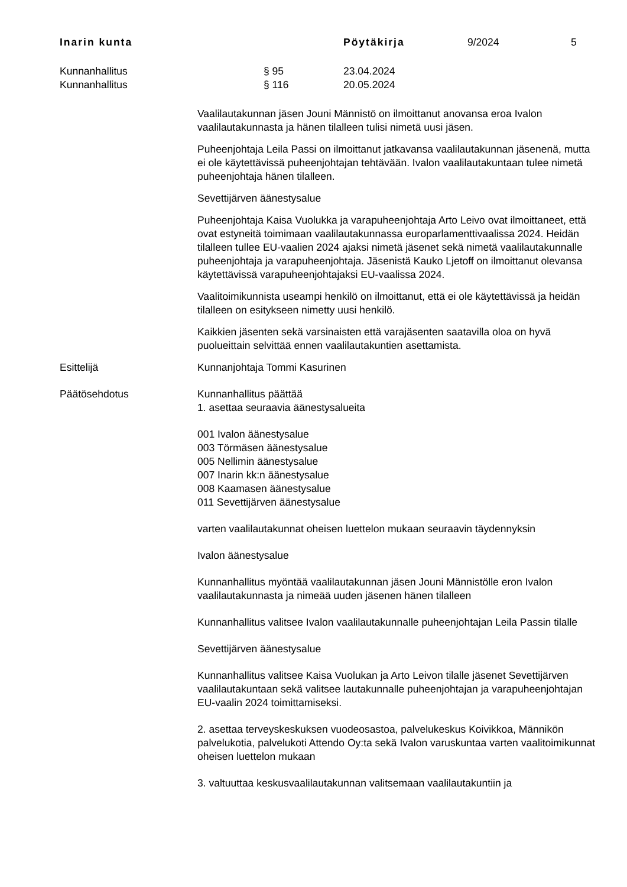Inarin kunta Pöytäkirja 9/2024 5
Kunnanhallitus § 95 23.04.2024
Kunnanhallitus § 116 20.05.2024
Vaalilautakunnan jäsen Jouni Männistö on ilmoittanut anovansa eroa Ivalon vaalilautakunnasta ja hänen tilalleen tulisi nimetä uusi jäsen.
Puheenjohtaja Leila Passi on ilmoittanut jatkavansa vaalilautakunnan jäsenenä, mutta ei ole käytettävissä puheenjohtajan tehtävään. Ivalon vaalilautakuntaan tulee nimetä puheenjohtaja hänen tilalleen.
Sevettijärven äänestysalue
Puheenjohtaja Kaisa Vuolukka ja varapuheenjohtaja Arto Leivo ovat ilmoittaneet, että ovat estyneitä toimimaan vaalilautakunnassa europarlamenttivaalissa 2024. Heidän tilalleen tullee EU-vaalien 2024 ajaksi nimetä jäsenet sekä nimetä vaalilautakunnalle puheenjohtaja ja varapuheenjohtaja. Jäsenistä Kauko Ljetoff on ilmoittanut olevansa käytettävissä varapuheenjohtajaksi EU-vaalissa 2024.
Vaalitoimikunnista useampi henkilö on ilmoittanut, että ei ole käytettävissä ja heidän tilalleen on esitykseen nimetty uusi henkilö.
Kaikkien jäsenten sekä varsinaisten että varajäsenten saatavilla oloa on hyvä puolueittain selvittää ennen vaalilautakuntien asettamista.
Esittelijä Kunnanjohtaja Tommi Kasurinen
Päätösehdotus Kunnanhallitus päättää
1. asettaa seuraavia äänestysalueita
001 Ivalon äänestysalue
003 Törmäsen äänestysalue
005 Nellimin äänestysalue
007 Inarin kk:n äänestysalue
008 Kaamasen äänestysalue
011 Sevettijärven äänestysalue
varten vaalilautakunnat oheisen luettelon mukaan seuraavin täydennyksin
Ivalon äänestysalue
Kunnanhallitus myöntää vaalilautakunnan jäsen Jouni Männistölle eron Ivalon vaalilautakunnasta ja nimeää uuden jäsenen hänen tilalleen
Kunnanhallitus valitsee Ivalon vaalilautakunnalle puheenjohtajan Leila Passin tilalle
Sevettijärven äänestysalue
Kunnanhallitus valitsee Kaisa Vuolukan ja Arto Leivon tilalle jäsenet Sevettijärven vaalilautakuntaan sekä valitsee lautakunnalle puheenjohtajan ja varapuheenjohtajan EU-vaalin 2024 toimittamiseksi.
2. asettaa terveyskeskuksen vuodeosastoa, palvelukeskus Koivikkoa, Männikön palvelukotia, palvelukoti Attendo Oy:ta sekä Ivalon varuskuntaa varten vaalitoimikunnat oheisen luettelon mukaan
3. valtuuttaa keskusvaalilautakunnan valitsemaan vaalilautakuntiin ja